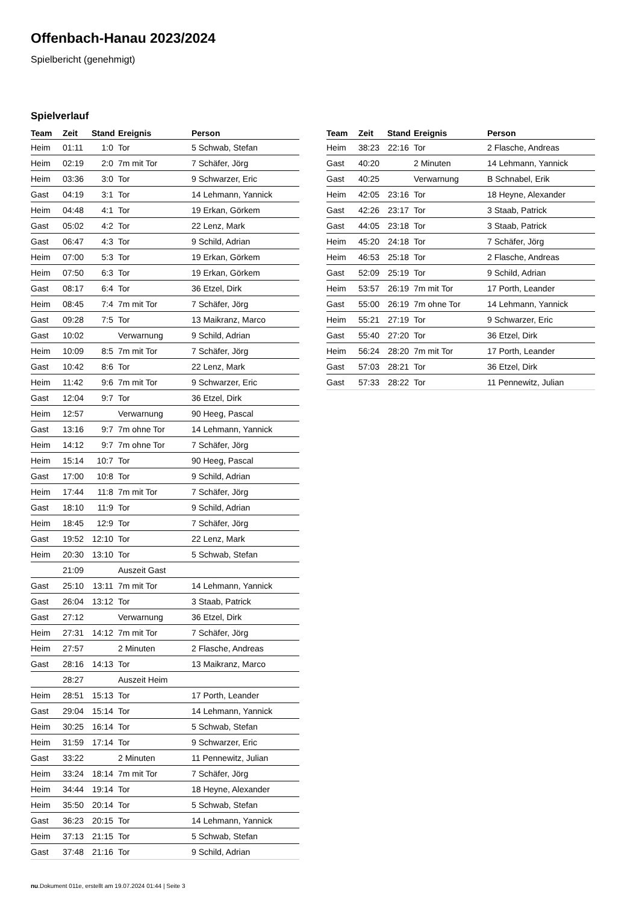Offenbach-Hanau 2023/2024
Spielbericht (genehmigt)
Spielverlauf
| Team | Zeit | Stand | Ereignis | Person |
| --- | --- | --- | --- | --- |
| Heim | 01:11 | 1:0 | Tor | 5 Schwab, Stefan |
| Heim | 02:19 | 2:0 | 7m mit Tor | 7 Schäfer, Jörg |
| Heim | 03:36 | 3:0 | Tor | 9 Schwarzer, Eric |
| Gast | 04:19 | 3:1 | Tor | 14 Lehmann, Yannick |
| Heim | 04:48 | 4:1 | Tor | 19 Erkan, Görkem |
| Gast | 05:02 | 4:2 | Tor | 22 Lenz, Mark |
| Gast | 06:47 | 4:3 | Tor | 9 Schild, Adrian |
| Heim | 07:00 | 5:3 | Tor | 19 Erkan, Görkem |
| Heim | 07:50 | 6:3 | Tor | 19 Erkan, Görkem |
| Gast | 08:17 | 6:4 | Tor | 36 Etzel, Dirk |
| Heim | 08:45 | 7:4 | 7m mit Tor | 7 Schäfer, Jörg |
| Gast | 09:28 | 7:5 | Tor | 13 Maikranz, Marco |
| Gast | 10:02 | | Verwarnung | 9 Schild, Adrian |
| Heim | 10:09 | 8:5 | 7m mit Tor | 7 Schäfer, Jörg |
| Gast | 10:42 | 8:6 | Tor | 22 Lenz, Mark |
| Heim | 11:42 | 9:6 | 7m mit Tor | 9 Schwarzer, Eric |
| Gast | 12:04 | 9:7 | Tor | 36 Etzel, Dirk |
| Heim | 12:57 | | Verwarnung | 90 Heeg, Pascal |
| Gast | 13:16 | 9:7 | 7m ohne Tor | 14 Lehmann, Yannick |
| Heim | 14:12 | 9:7 | 7m ohne Tor | 7 Schäfer, Jörg |
| Heim | 15:14 | 10:7 | Tor | 90 Heeg, Pascal |
| Gast | 17:00 | 10:8 | Tor | 9 Schild, Adrian |
| Heim | 17:44 | 11:8 | 7m mit Tor | 7 Schäfer, Jörg |
| Gast | 18:10 | 11:9 | Tor | 9 Schild, Adrian |
| Heim | 18:45 | 12:9 | Tor | 7 Schäfer, Jörg |
| Gast | 19:52 | 12:10 | Tor | 22 Lenz, Mark |
| Heim | 20:30 | 13:10 | Tor | 5 Schwab, Stefan |
| | 21:09 | | Auszeit Gast | |
| Gast | 25:10 | 13:11 | 7m mit Tor | 14 Lehmann, Yannick |
| Gast | 26:04 | 13:12 | Tor | 3 Staab, Patrick |
| Gast | 27:12 | | Verwarnung | 36 Etzel, Dirk |
| Heim | 27:31 | 14:12 | 7m mit Tor | 7 Schäfer, Jörg |
| Heim | 27:57 | | 2 Minuten | 2 Flasche, Andreas |
| Gast | 28:16 | 14:13 | Tor | 13 Maikranz, Marco |
| | 28:27 | | Auszeit Heim | |
| Heim | 28:51 | 15:13 | Tor | 17 Porth, Leander |
| Gast | 29:04 | 15:14 | Tor | 14 Lehmann, Yannick |
| Heim | 30:25 | 16:14 | Tor | 5 Schwab, Stefan |
| Heim | 31:59 | 17:14 | Tor | 9 Schwarzer, Eric |
| Gast | 33:22 | | 2 Minuten | 11 Pennewitz, Julian |
| Heim | 33:24 | 18:14 | 7m mit Tor | 7 Schäfer, Jörg |
| Heim | 34:44 | 19:14 | Tor | 18 Heyne, Alexander |
| Heim | 35:50 | 20:14 | Tor | 5 Schwab, Stefan |
| Gast | 36:23 | 20:15 | Tor | 14 Lehmann, Yannick |
| Heim | 37:13 | 21:15 | Tor | 5 Schwab, Stefan |
| Gast | 37:48 | 21:16 | Tor | 9 Schild, Adrian |
| Team | Zeit | Stand | Ereignis | Person |
| --- | --- | --- | --- | --- |
| Heim | 38:23 | 22:16 | Tor | 2 Flasche, Andreas |
| Gast | 40:20 | | 2 Minuten | 14 Lehmann, Yannick |
| Gast | 40:25 | | Verwarnung | B Schnabel, Erik |
| Heim | 42:05 | 23:16 | Tor | 18 Heyne, Alexander |
| Gast | 42:26 | 23:17 | Tor | 3 Staab, Patrick |
| Gast | 44:05 | 23:18 | Tor | 3 Staab, Patrick |
| Heim | 45:20 | 24:18 | Tor | 7 Schäfer, Jörg |
| Heim | 46:53 | 25:18 | Tor | 2 Flasche, Andreas |
| Gast | 52:09 | 25:19 | Tor | 9 Schild, Adrian |
| Heim | 53:57 | 26:19 | 7m mit Tor | 17 Porth, Leander |
| Gast | 55:00 | 26:19 | 7m ohne Tor | 14 Lehmann, Yannick |
| Heim | 55:21 | 27:19 | Tor | 9 Schwarzer, Eric |
| Gast | 55:40 | 27:20 | Tor | 36 Etzel, Dirk |
| Heim | 56:24 | 28:20 | 7m mit Tor | 17 Porth, Leander |
| Gast | 57:03 | 28:21 | Tor | 36 Etzel, Dirk |
| Gast | 57:33 | 28:22 | Tor | 11 Pennewitz, Julian |
nu.Dokument 011e, erstellt am 19.07.2024 01:44 | Seite 3